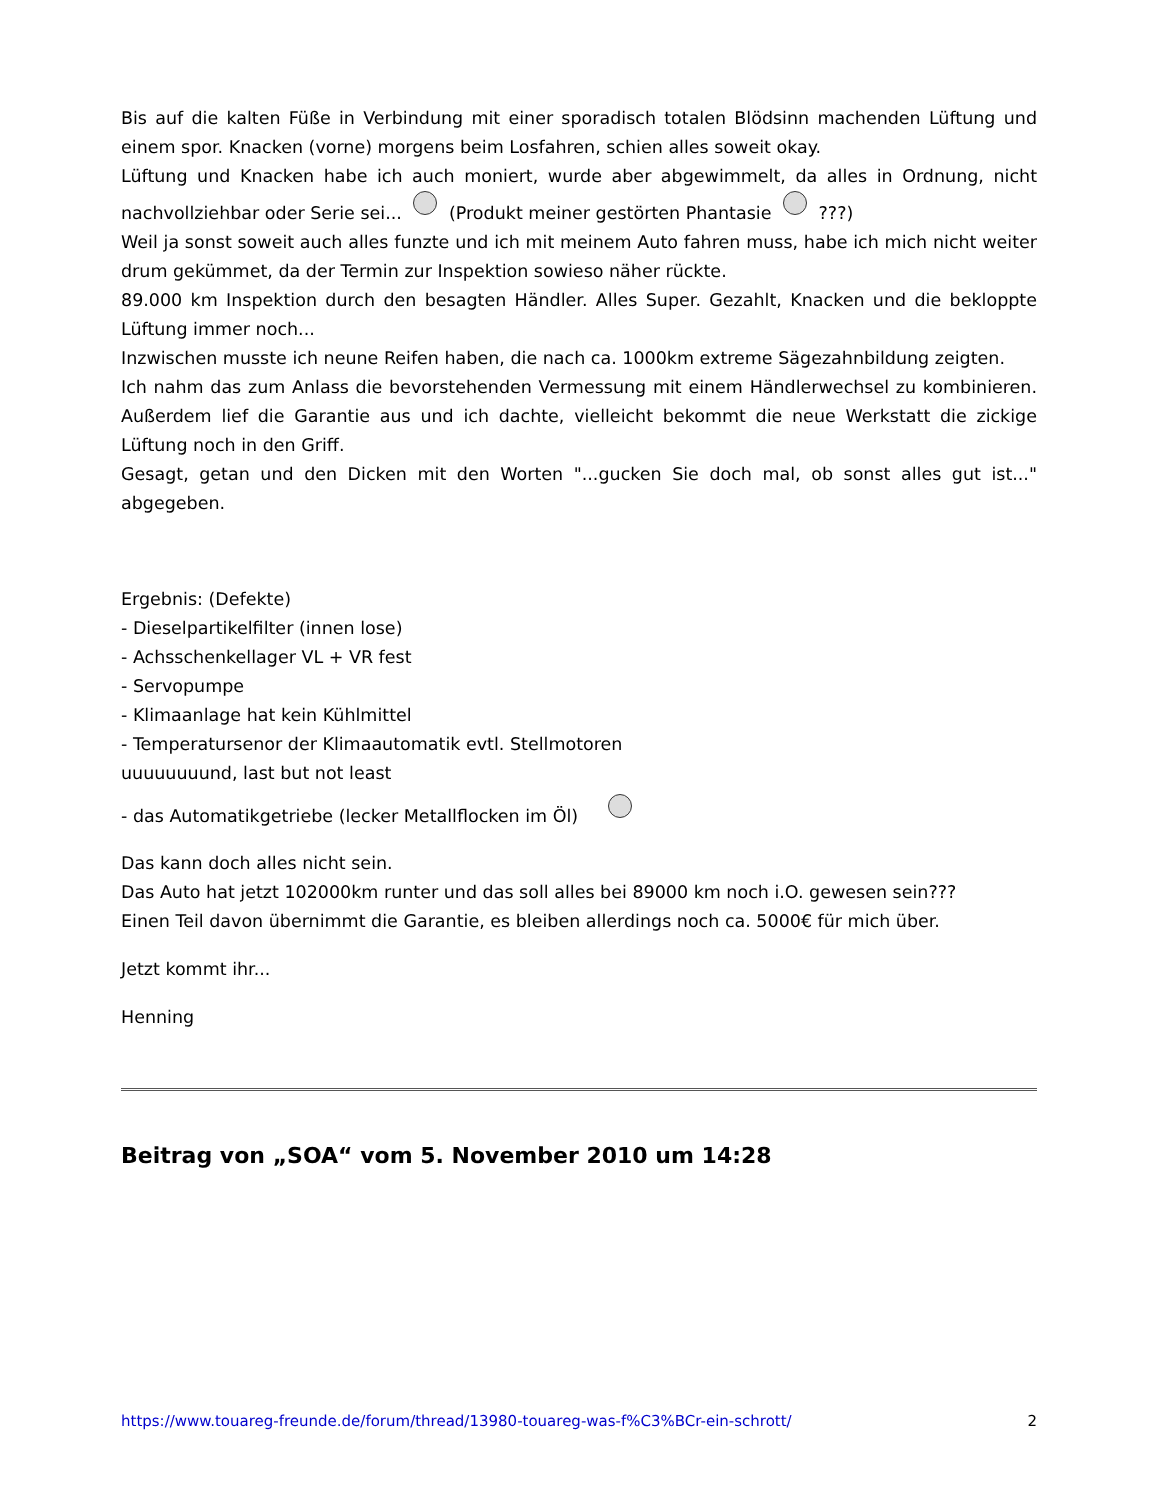Bis auf die kalten Füße in Verbindung mit einer sporadisch totalen Blödsinn machenden Lüftung und einem spor. Knacken (vorne) morgens beim Losfahren, schien alles soweit okay.
Lüftung und Knacken habe ich auch moniert, wurde aber abgewimmelt, da alles in Ordnung, nicht nachvollziehbar oder Serie sei... (Produkt meiner gestörten Phantasie ???)
Weil ja sonst soweit auch alles funzte und ich mit meinem Auto fahren muss, habe ich mich nicht weiter drum gekümmet, da der Termin zur Inspektion sowieso näher rückte.
89.000 km Inspektion durch den besagten Händler. Alles Super. Gezahlt, Knacken und die bekloppte Lüftung immer noch...
Inzwischen musste ich neune Reifen haben, die nach ca. 1000km extreme Sägezahnbildung zeigten.
Ich nahm das zum Anlass die bevorstehenden Vermessung mit einem Händlerwechsel zu kombinieren. Außerdem lief die Garantie aus und ich dachte, vielleicht bekommt die neue Werkstatt die zickige Lüftung noch in den Griff.
Gesagt, getan und den Dicken mit den Worten "...gucken Sie doch mal, ob sonst alles gut ist..." abgegeben.
Ergebnis: (Defekte)
- Dieselpartikelfilter (innen lose)
- Achsschenkellager VL + VR fest
- Servopumpe
- Klimaanlage hat kein Kühlmittel
- Temperatursenor der Klimaautomatik evtl. Stellmotoren
uuuuuuuund, last but not least
- das Automatikgetriebe (lecker Metallflocken im Öl)
Das kann doch alles nicht sein.
Das Auto hat jetzt 102000km runter und das soll alles bei 89000 km noch i.O. gewesen sein???
Einen Teil davon übernimmt die Garantie, es bleiben allerdings noch ca. 5000€ für mich über.
Jetzt kommt ihr...
Henning
Beitrag von „SOA“ vom 5. November 2010 um 14:28
https://www.touareg-freunde.de/forum/thread/13980-touareg-was-f%C3%BCr-ein-schrott/ 2